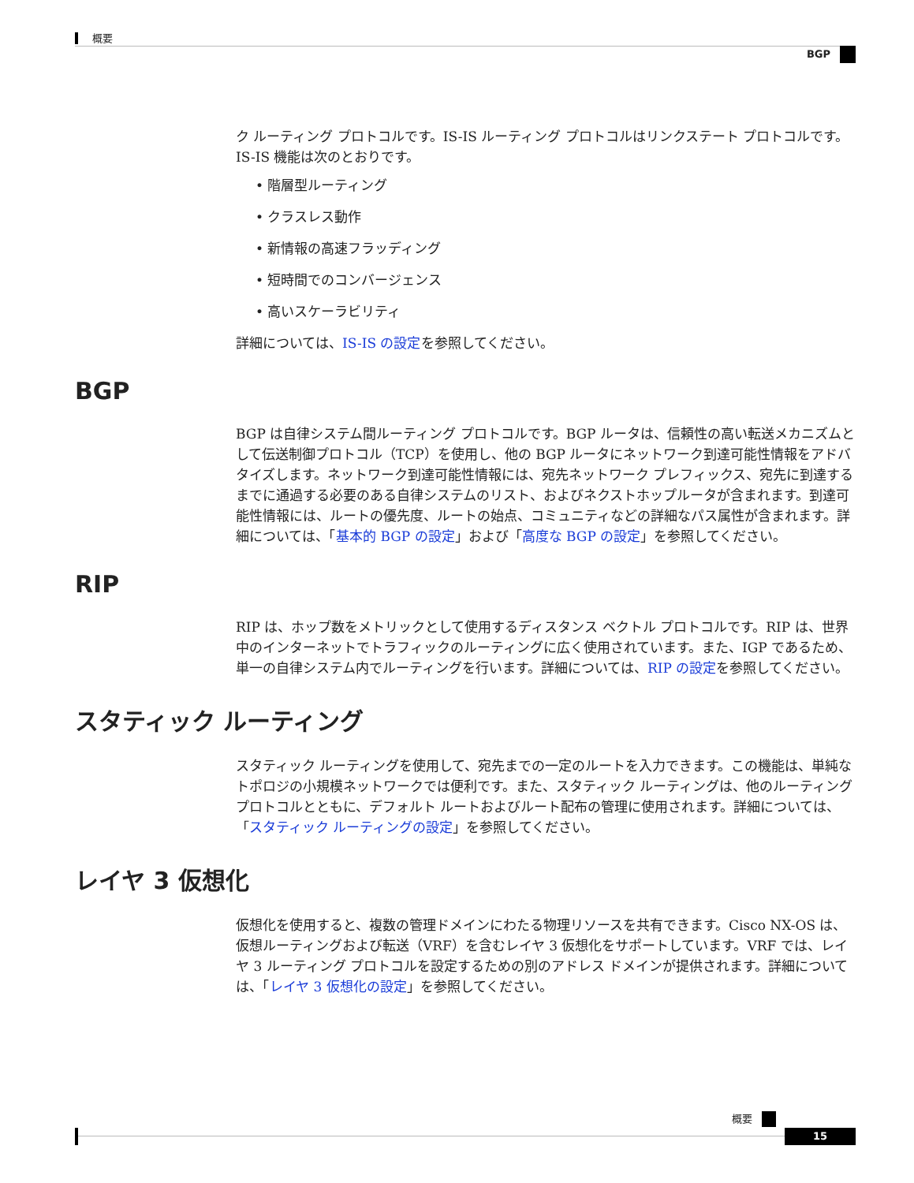概要
BGP
ク ルーティング プロトコルです。IS-IS ルーティング プロトコルはリンクステート プロトコルです。IS-IS 機能は次のとおりです。
• 階層型ルーティング
• クラスレス動作
• 新情報の高速フラッディング
• 短時間でのコンバージェンス
• 高いスケーラビリティ
詳細については、IS-IS の設定を参照してください。
BGP
BGP は自律システム間ルーティング プロトコルです。BGP ルータは、信頼性の高い転送メカニズムとして伝送制御プロトコル（TCP）を使用し、他の BGP ルータにネットワーク到達可能性情報をアドバタイズします。ネットワーク到達可能性情報には、宛先ネットワーク プレフィックス、宛先に到達するまでに通過する必要のある自律システムのリスト、およびネクストホップルータが含まれます。到達可能性情報には、ルートの優先度、ルートの始点、コミュニティなどの詳細なパス属性が含まれます。詳細については、「基本的 BGP の設定」および「高度な BGP の設定」を参照してください。
RIP
RIP は、ホップ数をメトリックとして使用するディスタンス ベクトル プロトコルです。RIP は、世界中のインターネットでトラフィックのルーティングに広く使用されています。また、IGP であるため、単一の自律システム内でルーティングを行います。詳細については、RIP の設定を参照してください。
スタティック ルーティング
スタティック ルーティングを使用して、宛先までの一定のルートを入力できます。この機能は、単純なトポロジの小規模ネットワークでは便利です。また、スタティック ルーティングは、他のルーティング プロトコルとともに、デフォルト ルートおよびルート配布の管理に使用されます。詳細については、「スタティック ルーティングの設定」を参照してください。
レイヤ 3 仮想化
仮想化を使用すると、複数の管理ドメインにわたる物理リソースを共有できます。Cisco NX-OS は、仮想ルーティングおよび転送（VRF）を含むレイヤ 3 仮想化をサポートしています。VRF では、レイヤ 3 ルーティング プロトコルを設定するための別のアドレス ドメインが提供されます。詳細については、「レイヤ 3 仮想化の設定」を参照してください。
概要
15